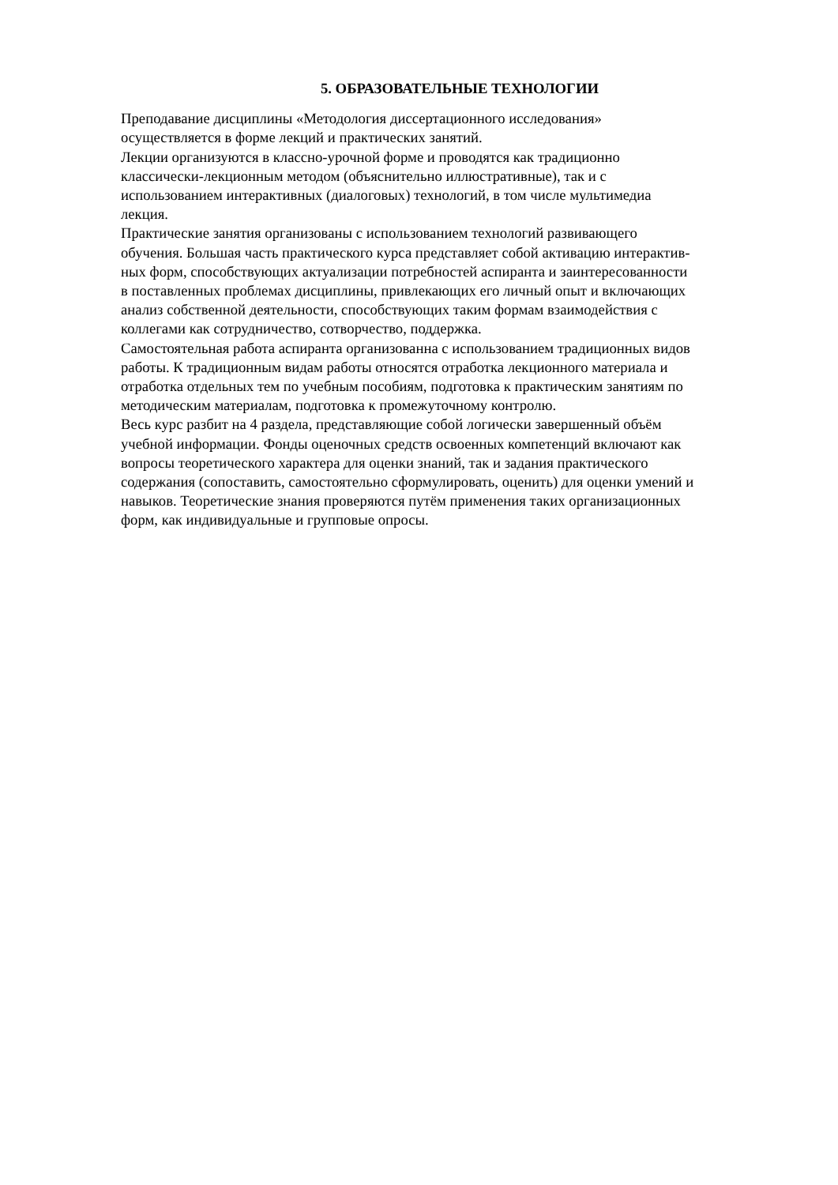5. ОБРАЗОВАТЕЛЬНЫЕ ТЕХНОЛОГИИ
Преподавание дисциплины «Методология диссертационного исследования»
осуществляется в форме лекций и практических занятий.
Лекции организуются в классно-урочной форме и проводятся как традиционно
классически-лекционным методом (объяснительно иллюстративные), так и с
использованием интерактивных (диалоговых) технологий, в том числе мультимедиа
лекция.
Практические занятия организованы с использованием технологий развивающего
обучения. Большая часть практического курса представляет собой активацию интерактив-
ных форм, способствующих актуализации потребностей аспиранта и заинтересованности
в поставленных проблемах дисциплины, привлекающих его личный опыт и включающих
анализ собственной деятельности, способствующих таким формам взаимодействия с
коллегами как сотрудничество, сотворчество, поддержка.
Самостоятельная работа аспиранта организованна с использованием традиционных видов
работы. К традиционным видам работы относятся отработка лекционного материала и
отработка отдельных тем по учебным пособиям, подготовка к практическим занятиям по
методическим материалам, подготовка к промежуточному контролю.
Весь курс разбит на 4 раздела, представляющие собой логически завершенный объём
учебной информации. Фонды оценочных средств освоенных компетенций включают как
вопросы теоретического характера для оценки знаний, так и задания практического
содержания (сопоставить, самостоятельно сформулировать, оценить) для оценки умений и
навыков. Теоретические знания проверяются путём применения таких организационных
форм, как индивидуальные и групповые опросы.